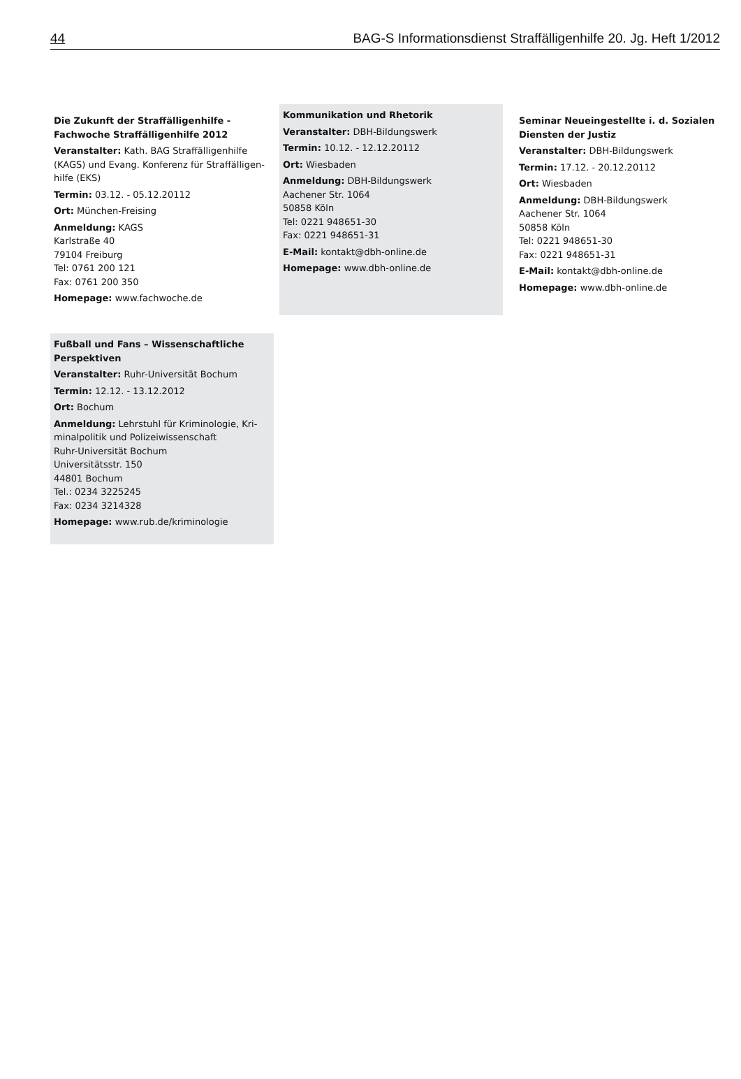44 BAG-S Informationsdienst Straffälligenhilfe 20. Jg. Heft 1/2012
Die Zukunft der Straffälligenhilfe -
Fachwoche Straffälligenhilfe 2012
Veranstalter: Kath. BAG Straffälligenhilfe (KAGS) und Evang. Konferenz für Straffälligen-hilfe (EKS)
Termin: 03.12. - 05.12.20112
Ort: München-Freising
Anmeldung: KAGS
Karlstraße 40
79104 Freiburg
Tel: 0761 200 121
Fax: 0761 200 350
Homepage: www.fachwoche.de
Kommunikation und Rhetorik
Veranstalter: DBH-Bildungswerk
Termin: 10.12. - 12.12.20112
Ort: Wiesbaden
Anmeldung: DBH-Bildungswerk
Aachener Str. 1064
50858 Köln
Tel: 0221 948651-30
Fax: 0221 948651-31
E-Mail: kontakt@dbh-online.de
Homepage: www.dbh-online.de
Seminar Neueingestellte i. d. Sozialen Diensten der Justiz
Veranstalter: DBH-Bildungswerk
Termin: 17.12. - 20.12.20112
Ort: Wiesbaden
Anmeldung: DBH-Bildungswerk
Aachener Str. 1064
50858 Köln
Tel: 0221 948651-30
Fax: 0221 948651-31
E-Mail: kontakt@dbh-online.de
Homepage: www.dbh-online.de
Fußball und Fans – Wissenschaftliche Perspektiven
Veranstalter: Ruhr-Universität Bochum
Termin: 12.12. - 13.12.2012
Ort: Bochum
Anmeldung: Lehrstuhl für Kriminologie, Kri-minalpolitik und Polizeiwissenschaft
Ruhr-Universität Bochum
Universitätsstr. 150
44801 Bochum
Tel.: 0234 3225245
Fax: 0234 3214328
Homepage: www.rub.de/kriminologie